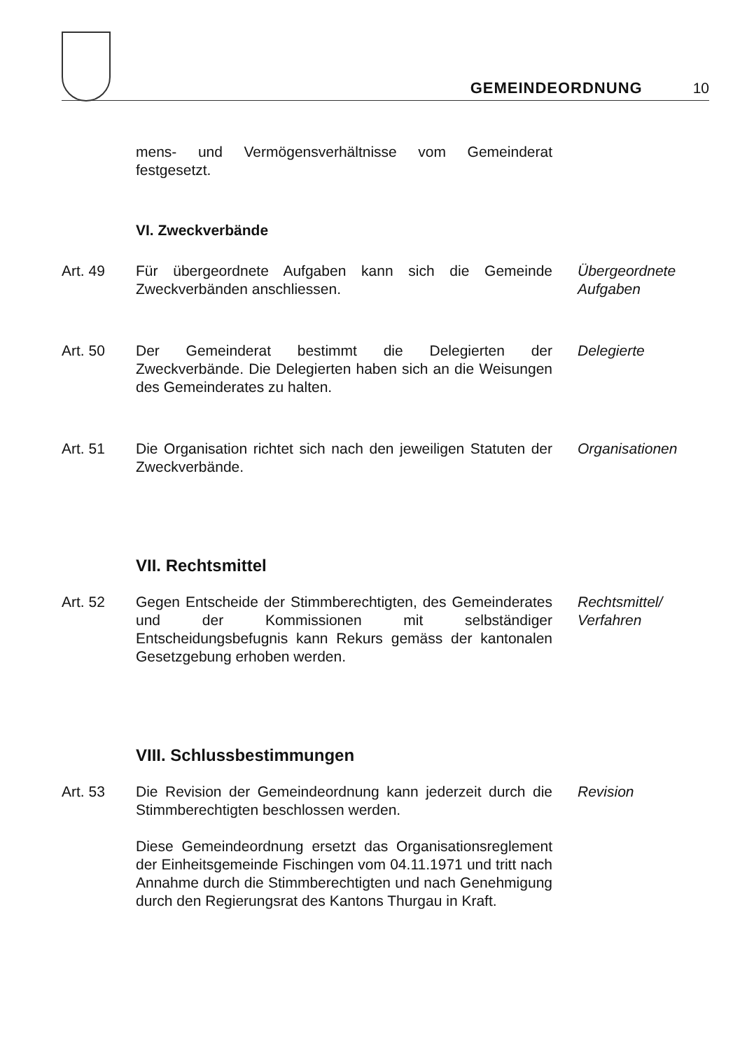GEMEINDEORDNUNG 10
mens- und Vermögensverhältnisse vom Gemeinderat festgesetzt.
VI. Zweckverbände
Art. 49 Für übergeordnete Aufgaben kann sich die Gemeinde Zweckverbänden anschliessen.
Übergeordnete
Aufgaben
Art. 50 Der Gemeinderat bestimmt die Delegierten der Zweckverbände. Die Delegierten haben sich an die Weisungen des Gemeinderates zu halten.
Delegierte
Art. 51 Die Organisation richtet sich nach den jeweiligen Statuten der Zweckverbände.
Organisationen
VII. Rechtsmittel
Art. 52 Gegen Entscheide der Stimmberechtigten, des Gemeinderates und der Kommissionen mit selbständiger Entscheidungsbefugnis kann Rekurs gemäss der kantonalen Gesetzgebung erhoben werden.
Rechtsmittel/
Verfahren
VIII. Schlussbestimmungen
Art. 53 Die Revision der Gemeindeordnung kann jederzeit durch die Stimmberechtigten beschlossen werden.
Diese Gemeindeordnung ersetzt das Organisationsreglement der Einheitsgemeinde Fischingen vom 04.11.1971 und tritt nach Annahme durch die Stimmberechtigten und nach Genehmigung durch den Regierungsrat des Kantons Thurgau in Kraft.
Revision